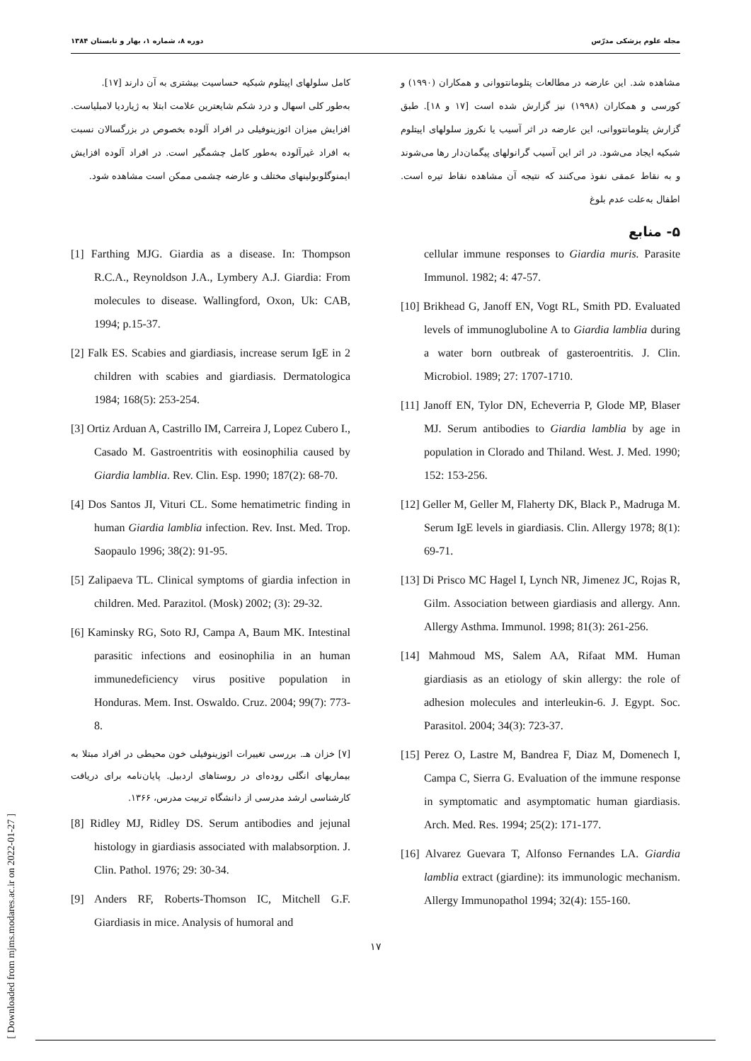دوره ۸، شماره ۱، بهار و تابستان ۱۳۸۴ مجله علوم پزشکی مدرّس
مشاهده شد. این عارضه در مطالعات پتلومانتووانی و همکاران (۱۹۹۰) و کورسی و همکاران (۱۹۹۸) نیز گزارش شده است [۱۷ و ۱۸]. طبق گزارش پتلومانتووانی، این عارضه در اثر آسیب یا نکروز سلولهای اپیتلوم شبکیه ایجاد می‌شود. در اثر این آسیب گرانولهای پیگمان‌دار رها می‌شوند و به نقاط عمقی نفوذ می‌کنند که نتیجه آن مشاهده نقاط تیره است. اطفال به‌علت عدم بلوغ
کامل سلولهای اپیتلوم شبکیه حساسیت بیشتری به آن دارند [۱۷].
به‌طور کلی اسهال و درد شکم شایعترین علامت ابتلا به ژیاردیا لامبلیاست. افزایش میزان ائوزینوفیلی در افراد آلوده بخصوص در بزرگسالان نسبت به افراد غیرآلوده به‌طور کامل چشمگیر است. در افراد آلوده افزایش ایمنوگلوبولینهای مختلف و عارضه چشمی ممکن است مشاهده شود.
۵- منابع
cellular immune responses to Giardia muris. Parasite Immunol. 1982; 4: 47-57.
[10] Brikhead G, Janoff EN, Vogt RL, Smith PD. Evaluated levels of immunogluboline A to Giardia lamblia during a water born outbreak of gasteroentritis. J. Clin. Microbiol. 1989; 27: 1707-1710.
[11] Janoff EN, Tylor DN, Echeverria P, Glode MP, Blaser MJ. Serum antibodies to Giardia lamblia by age in population in Clorado and Thiland. West. J. Med. 1990; 152: 153-256.
[12] Geller M, Geller M, Flaherty DK, Black P., Madruga M. Serum IgE levels in giardiasis. Clin. Allergy 1978; 8(1): 69-71.
[13] Di Prisco MC Hagel I, Lynch NR, Jimenez JC, Rojas R, Gilm. Association between giardiasis and allergy. Ann. Allergy Asthma. Immunol. 1998; 81(3): 261-256.
[14] Mahmoud MS, Salem AA, Rifaat MM. Human giardiasis as an etiology of skin allergy: the role of adhesion molecules and interleukin-6. J. Egypt. Soc. Parasitol. 2004; 34(3): 723-37.
[15] Perez O, Lastre M, Bandrea F, Diaz M, Domenech I, Campa C, Sierra G. Evaluation of the immune response in symptomatic and asymptomatic human giardiasis. Arch. Med. Res. 1994; 25(2): 171-177.
[16] Alvarez Guevara T, Alfonso Fernandes LA. Giardia lamblia extract (giardine): its immunologic mechanism. Allergy Immunopathol 1994; 32(4): 155-160.
[1] Farthing MJG. Giardia as a disease. In: Thompson R.C.A., Reynoldson J.A., Lymbery A.J. Giardia: From molecules to disease. Wallingford, Oxon, Uk: CAB, 1994; p.15-37.
[2] Falk ES. Scabies and giardiasis, increase serum IgE in 2 children with scabies and giardiasis. Dermatologica 1984; 168(5): 253-254.
[3] Ortiz Arduan A, Castrillo IM, Carreira J, Lopez Cubero I., Casado M. Gastroentritis with eosinophilia caused by Giardia lamblia. Rev. Clin. Esp. 1990; 187(2): 68-70.
[4] Dos Santos JI, Vituri CL. Some hematimetric finding in human Giardia lamblia infection. Rev. Inst. Med. Trop. Saopaulo 1996; 38(2): 91-95.
[5] Zalipaeva TL. Clinical symptoms of giardia infection in children. Med. Parazitol. (Mosk) 2002; (3): 29-32.
[6] Kaminsky RG, Soto RJ, Campa A, Baum MK. Intestinal parasitic infections and eosinophilia in an human immunedeficiency virus positive population in Honduras. Mem. Inst. Oswaldo. Cruz. 2004; 99(7): 773-8.
[۷] خزان هـ. بررسی تغییرات ائوزینوفیلی خون محیطی در افراد مبتلا به بیماریهای انگلی روده‌ای در روستاهای اردبیل. پایان‌نامه برای دریافت کارشناسی ارشد مدرسی از دانشگاه تربیت مدرس، ۱۳۶۶.
[8] Ridley MJ, Ridley DS. Serum antibodies and jejunal histology in giardiasis associated with malabsorption. J. Clin. Pathol. 1976; 29: 30-34.
[9] Anders RF, Roberts-Thomson IC, Mitchell G.F. Giardiasis in mice. Analysis of humoral and
[ Downloaded from mjms.modares.ac.ir on 2022-01-27 ]
۱۷